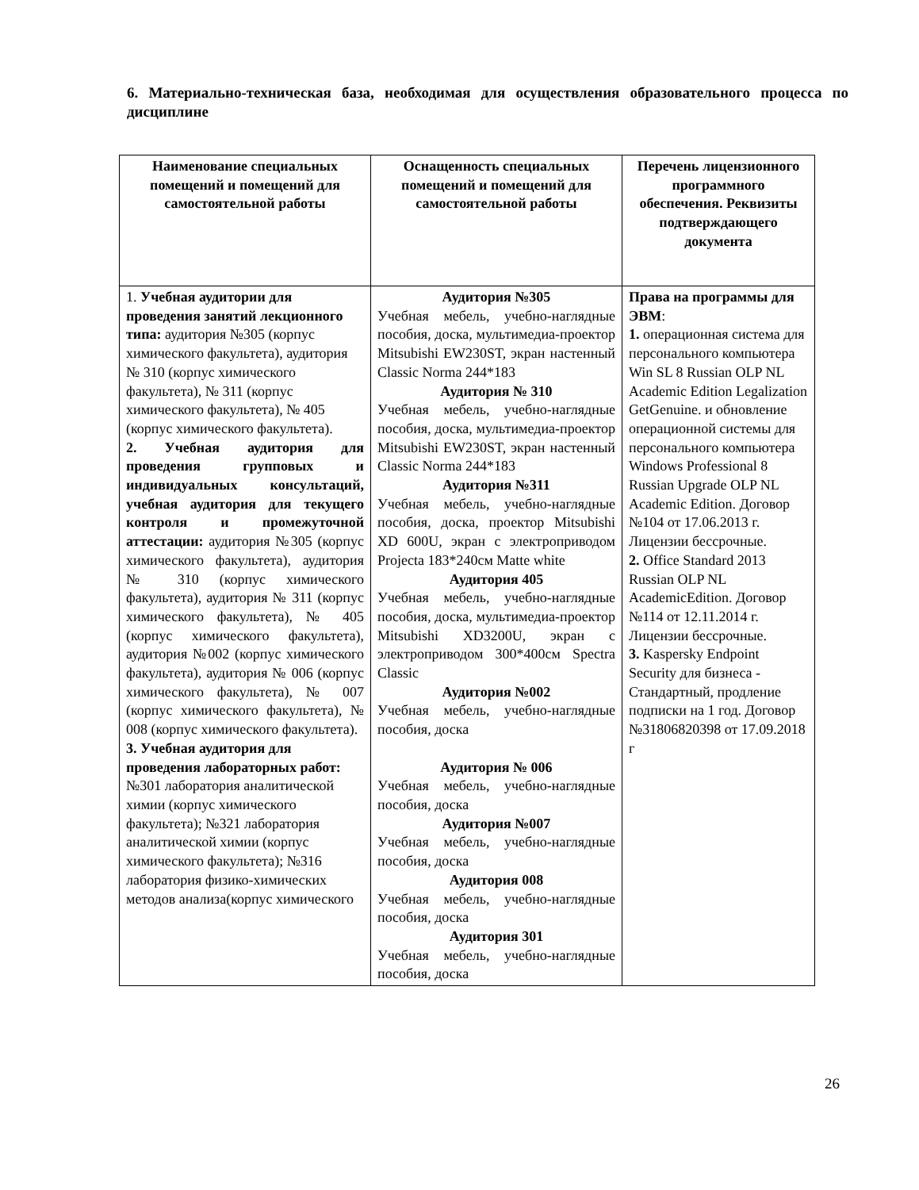6. Материально-техническая база, необходимая для осуществления образовательного процесса по дисциплине
| Наименование специальных помещений и помещений для самостоятельной работы | Оснащенность специальных помещений и помещений для самостоятельной работы | Перечень лицензионного программного обеспечения. Реквизиты подтверждающего документа |
| --- | --- | --- |
| 1. Учебная аудитории для проведения занятий лекционного типа: аудитория №305 (корпус химического факультета), аудитория № 310 (корпус химического факультета), № 311 (корпус химического факультета), № 405 (корпус химического факультета). 2. Учебная аудитория для проведения групповых и индивидуальных консультаций, учебная аудитория для текущего контроля и промежуточной аттестации: аудитория №305 (корпус химического факультета), аудитория № 310 (корпус химического факультета), аудитория № 311 (корпус химического факультета), № 405 (корпус химического факультета), аудитория №002 (корпус химического факультета), аудитория № 006 (корпус химического факультета), № 007 (корпус химического факультета), № 008 (корпус химического факультета). 3. Учебная аудитория для проведения лабораторных работ: №301 лаборатория аналитической химии (корпус химического факультета); №321 лаборатория аналитической химии (корпус химического факультета); №316 лаборатория физико-химических методов анализа(корпус химического | Аудитория №305 Учебная мебель, учебно-наглядные пособия, доска, мультимедиа-проектор Mitsubishi EW230ST, экран настенный Classic Norma 244*183 Аудитория № 310 Учебная мебель, учебно-наглядные пособия, доска, мультимедиа-проектор Mitsubishi EW230ST, экран настенный Classic Norma 244*183 Аудитория №311 Учебная мебель, учебно-наглядные пособия, доска, проектор Mitsubishi XD 600U, экран с электроприводом Projecta 183*240см Matte white Аудитория 405 Учебная мебель, учебно-наглядные пособия, доска, мультимедиа-проектор Mitsubishi XD3200U, экран с электроприводом 300*400см Spectra Classic Аудитория №002 Учебная мебель, учебно-наглядные пособия, доска Аудитория № 006 Учебная мебель, учебно-наглядные пособия, доска Аудитория №007 Учебная мебель, учебно-наглядные пособия, доска Аудитория 008 Учебная мебель, учебно-наглядные пособия, доска Аудитория 301 Учебная мебель, учебно-наглядные пособия, доска | Права на программы для ЭВМ : 1. операционная система для персонального компьютера Win SL 8 Russian OLP NL Academic Edition Legalization GetGenuine. и обновление операционной системы для персонального компьютера Windows Professional 8 Russian Upgrade OLP NL Academic Edition. Договор №104 от 17.06.2013 г. Лицензии бессрочные. 2. Office Standard 2013 Russian OLP NL AcademicEdition. Договор №114 от 12.11.2014 г. Лицензии бессрочные. 3. Kaspersky Endpoint Security для бизнеса - Стандартный, продление подписки на 1 год. Договор №31806820398 от 17.09.2018 г |
26